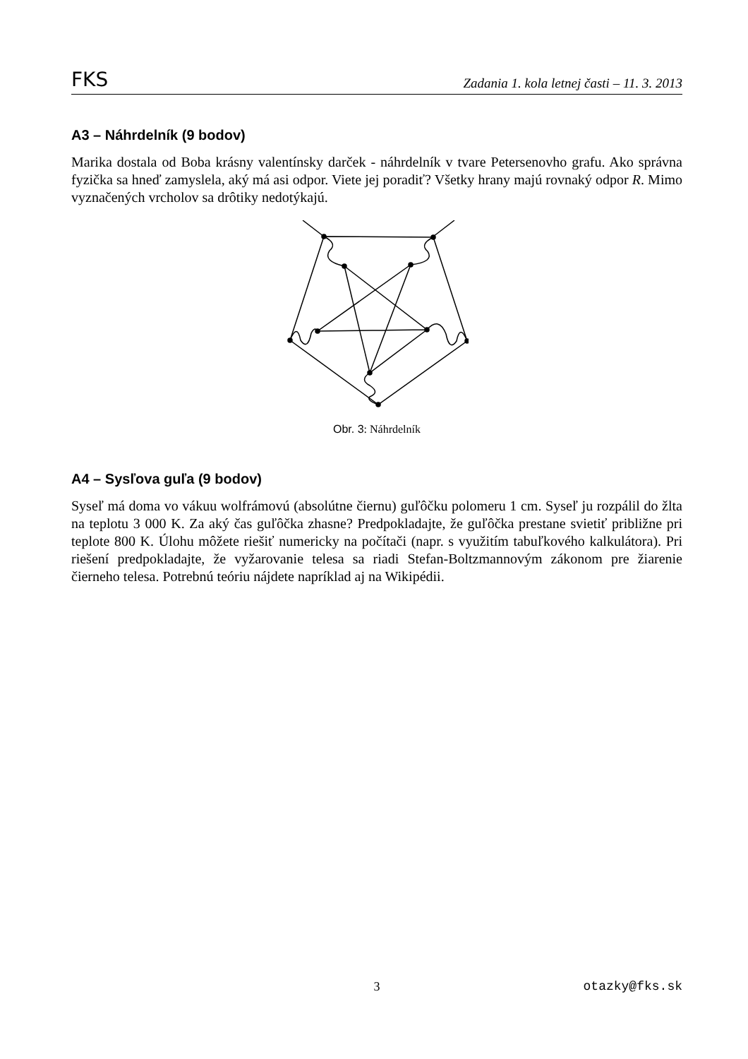FKS Zadania 1. kola letnej časti – 11. 3. 2013
A3 – Náhrdelník (9 bodov)
Marika dostala od Boba krásny valentínsky darček - náhrdelník v tvare Petersenovho grafu. Ako správna fyzička sa hneď zamyslela, aký má asi odpor. Viete jej poradiť? Všetky hrany majú rovnaký odpor R. Mimo vyznačených vrcholov sa drôtiky nedotýkajú.
Obr. 3: Náhrdelník
A4 – Sysľova guľa (9 bodov)
Syseľ má doma vo vákuu wolfrámovú (absolútne čiernu) guľôčku polomeru 1 cm. Syseľ ju rozpálil do žlta na teplotu 3 000 K. Za aký čas guľôčka zhasne? Predpokladajte, že guľôčka prestane svietiť približne pri teplote 800 K. Úlohu môžete riešiť numericky na počítači (napr. s využitím tabuľkového kalkulátora). Pri riešení predpokladajte, že vyžarovanie telesa sa riadi Stefan-Boltzmannovým zákonom pre žiarenie čierneho telesa. Potrebnú teóriu nájdete napríklad aj na Wikipédii.
3 otazky@fks.sk